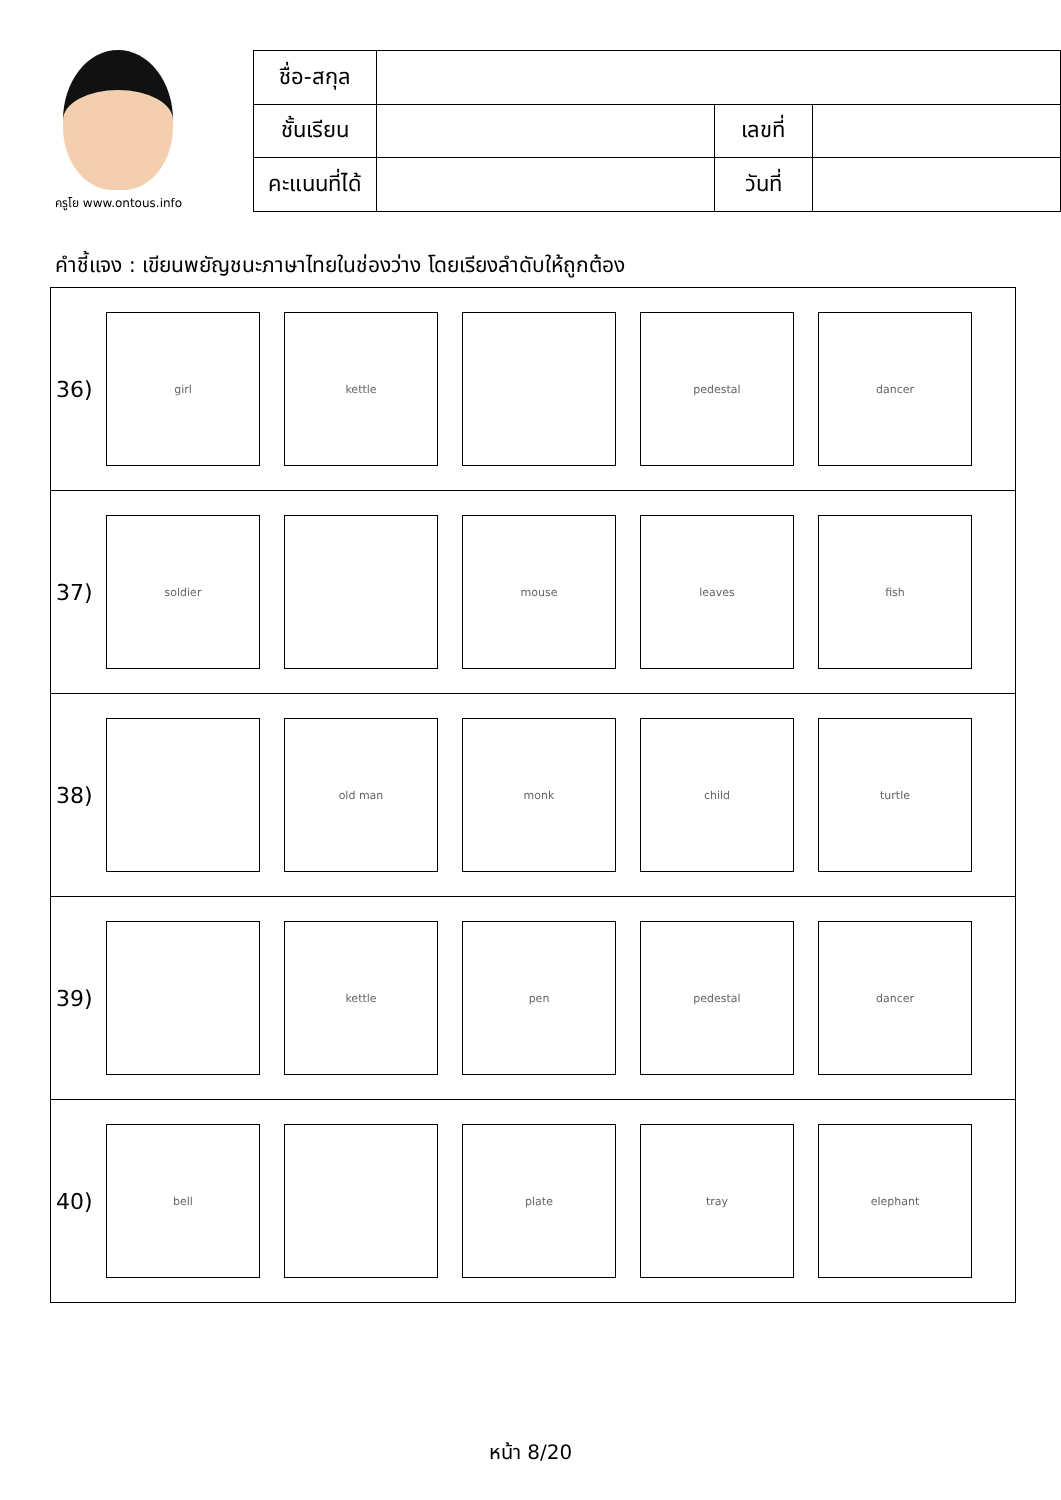ครูโย www.ontous.info
| ชื่อ-สกุล | | | |
| ชั้นเรียน | | เลขที่ | |
| คะแนนที่ได้ | | วันที่ | |
คำชี้แจง : เขียนพยัญชนะภาษาไทยในช่องว่าง โดยเรียงลำดับให้ถูกต้อง
| 36) girl kettle pedestal dancer |
| 37) soldier mouse leaves fish |
| 38) old man monk child turtle |
| 39) kettle pen pedestal dancer |
| 40) bell plate tray elephant |
หน้า 8/20